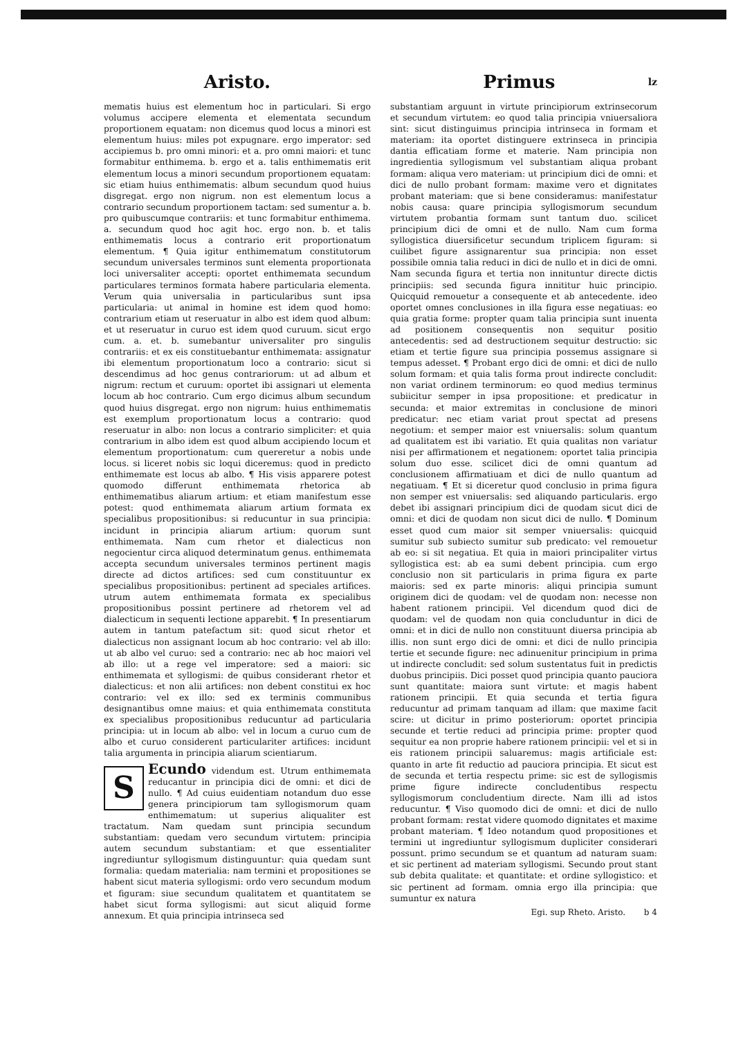Aristo.
mematis huius est elementum hoc in particulari. Si ergo volumus accipere elementa et elementata secundum proportionem equatam: non dicemus quod locus a minori est elementum huius: miles pot expugnare. ergo imperator: sed accipiemus b. pro omni minori: et a. pro omni maiori: et tunc formabitur enthimema. b. ergo et a. talis enthimematis erit elementum locus a minori secundum proportionem equatam: sic etiam huius enthimematis: album secundum quod huius disgregat. ergo non nigrum. non est elementum locus a contrario secundum proportionem tactam: sed sumentur a. b. pro quibuscumque contrariis: et tunc formabitur enthimema. a. secundum quod hoc agit hoc. ergo non. b. et talis enthimematis locus a contrario erit proportionatum elementum. ¶ Quia igitur enthimematum constitutorum secundum universales terminos sunt elementa proportionata loci universaliter accepti: oportet enthimemata secundum particulares terminos formata habere particularia elementa. Verum quia universalia in particularibus sunt ipsa particularia: ut animal in homine est idem quod homo: contrarium etiam ut reseruatur in albo est idem quod album: et ut reseruatur in curuo est idem quod curuum. sicut ergo cum. a. et. b. sumebantur universaliter pro singulis contrariis: et ex eis constituebantur enthimemata: assignatur ibi elementum proportionatum loco a contrario: sicut si descendimus ad hoc genus contrariorum: ut ad album et nigrum: rectum et curuum: oportet ibi assignari ut elementa locum ab hoc contrario. Cum ergo dicimus album secundum quod huius disgregat. ergo non nigrum: huius enthimematis est exemplum proportionatum locus a contrario: quod reseruatur in albo: non locus a contrario simpliciter: et quia contrarium in albo idem est quod album accipiendo locum et elementum proportionatum: cum quereretur a nobis unde locus. si liceret nobis sic loqui diceremus: quod in predicto enthimemate est locus ab albo. ¶ His visis apparere potest quomodo differunt enthimemata rhetorica ab enthimematibus aliarum artium: et etiam manifestum esse potest: quod enthimemata aliarum artium formata ex specialibus propositionibus: si reducuntur in sua principia: incidunt in principia aliarum artium: quorum sunt enthimemata. Nam cum rhetor et dialecticus non negocientur circa aliquod determinatum genus. enthimemata accepta secundum universales terminos pertinent magis directe ad dictos artifices: sed cum constituuntur ex specialibus propositionibus: pertinent ad speciales artifices. utrum autem enthimemata formata ex specialibus propositionibus possint pertinere ad rhetorem vel ad dialecticum in sequenti lectione apparebit. ¶ In presentiarum autem in tantum patefactum sit: quod sicut rhetor et dialecticus non assignant locum ab hoc contrario: vel ab illo: ut ab albo vel curuo: sed a contrario: nec ab hoc maiori vel ab illo: ut a rege vel imperatore: sed a maiori: sic enthimemata et syllogismi: de quibus considerant rhetor et dialecticus: et non alii artifices: non debent constitui ex hoc contrario: vel ex illo: sed ex terminis communibus designantibus omne maius: et quia enthimemata constituta ex specialibus propositionibus reducuntur ad particularia principia: ut in locum ab albo: vel in locum a curuo cum de albo et curuo considerent particulariter artifices: incidunt talia argumenta in principia aliarum scientiarum.
SEcundo videndum est. Utrum enthimemata reducantur in principia dici de omni: et dici de nullo. ¶ Ad cuius euidentiam notandum duo esse genera principiorum tam syllogismorum quam enthimematum: ut superius aliqualiter est tractatum. Nam quedam sunt principia secundum substantiam: quedam vero secundum virtutem: principia autem secundum substantiam: et que essentialiter ingrediuntur syllogismum distinguuntur: quia quedam sunt formalia: quedam materialia: nam termini et propositiones se habent sicut materia syllogismi: ordo vero secundum modum et figuram: siue secundum qualitatem et quantitatem se habet sicut forma syllogismi: aut sicut aliquid forme annexum. Et quia principia intrinseca sed
Primus lz
substantiam arguunt in virtute principiorum extrinsecorum et secundum virtutem: eo quod talia principia vniuersaliora sint: sicut distinguimus principia intrinseca in formam et materiam: ita oportet distinguere extrinseca in principia dantia efficatiam forme et materie. Nam principia non ingredientia syllogismum vel substantiam aliqua probant formam: aliqua vero materiam: ut principium dici de omni: et dici de nullo probant formam: maxime vero et dignitates probant materiam: que si bene consideramus: manifestatur nobis causa: quare principia syllogismorum secundum virtutem probantia formam sunt tantum duo. scilicet principium dici de omni et de nullo. Nam cum forma syllogistica diuersificetur secundum triplicem figuram: si cuilibet figure assignarentur sua principia: non esset possibile omnia talia reduci in dici de nullo et in dici de omni. Nam secunda figura et tertia non innituntur directe dictis principiis: sed secunda figura innititur huic principio. Quicquid remouetur a consequente et ab antecedente. ideo oportet omnes conclusiones in illa figura esse negatiuas: eo quia gratia forme: propter quam talia principia sunt inuenta ad positionem consequentis non sequitur positio antecedentis: sed ad destructionem sequitur destructio: sic etiam et tertie figure sua principia possemus assignare si tempus adesset. ¶ Probant ergo dici de omni: et dici de nullo solum formam: et quia talis forma prout indirecte concludit: non variat ordinem terminorum: eo quod medius terminus subiicitur semper in ipsa propositione: et predicatur in secunda: et maior extremitas in conclusione de minori predicatur: nec etiam variat prout spectat ad presens negotium: et semper maior est vniuersalis: solum quantum ad qualitatem est ibi variatio. Et quia qualitas non variatur nisi per affirmationem et negationem: oportet talia principia solum duo esse. scilicet dici de omni quantum ad conclusionem affirmatiuam et dici de nullo quantum ad negatiuam. ¶ Et si diceretur quod conclusio in prima figura non semper est vniuersalis: sed aliquando particularis. ergo debet ibi assignari principium dici de quodam sicut dici de omni: et dici de quodam non sicut dici de nullo. ¶ Dominum esset quod cum maior sit semper vniuersalis: quicquid sumitur sub subiecto sumitur sub predicato: vel remouetur ab eo: si sit negatiua. Et quia in maiori principaliter virtus syllogistica est: ab ea sumi debent principia. cum ergo conclusio non sit particularis in prima figura ex parte maioris: sed ex parte minoris: aliqui principia sumunt originem dici de quodam: vel de quodam non: necesse non habent rationem principii. Vel dicendum quod dici de quodam: vel de quodam non quia concluduntur in dici de omni: et in dici de nullo non constituunt diuersa principia ab illis. non sunt ergo dici de omni: et dici de nullo principia tertie et secunde figure: nec adinuenitur principium in prima ut indirecte concludit: sed solum sustentatus fuit in predictis duobus principiis. Dici posset quod principia quanto pauciora sunt quantitate: maiora sunt virtute: et magis habent rationem principii. Et quia secunda et tertia figura reducuntur ad primam tanquam ad illam: que maxime facit scire: ut dicitur in primo posteriorum: oportet principia secunde et tertie reduci ad principia prime: propter quod sequitur ea non proprie habere rationem principii: vel et si in eis rationem principii saluaremus: magis artificiale est: quanto in arte fit reductio ad pauciora principia. Et sicut est de secunda et tertia respectu prime: sic est de syllogismis prime figure indirecte concludentibus respectu syllogismorum concludentium directe. Nam illi ad istos reducuntur. ¶ Viso quomodo dici de omni: et dici de nullo probant formam: restat videre quomodo dignitates et maxime probant materiam. ¶ Ideo notandum quod propositiones et termini ut ingrediuntur syllogismum dupliciter considerari possunt. primo secundum se et quantum ad naturam suam: et sic pertinent ad materiam syllogismi. Secundo prout stant sub debita qualitate: et quantitate: et ordine syllogistico: et sic pertinent ad formam. omnia ergo illa principia: que sumuntur ex natura
Egi. sup Rheto. Aristo. b 4